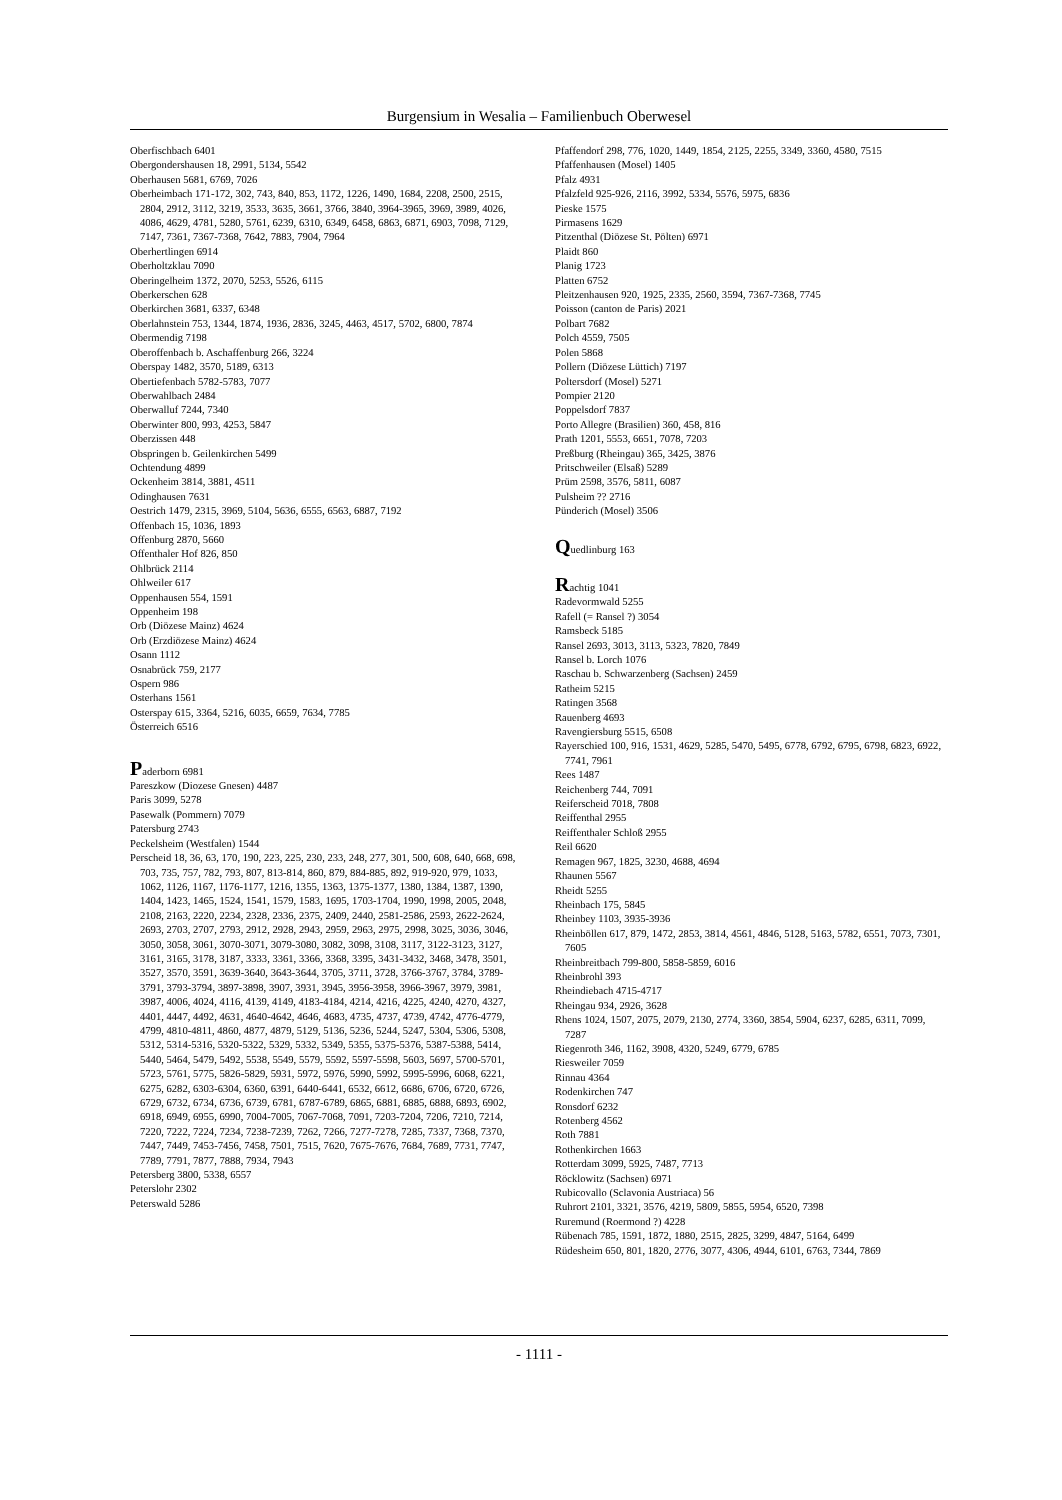Burgensium in Wesalia – Familienbuch Oberwesel
Oberfischbach 6401
Obergondershausen 18, 2991, 5134, 5542
Oberhausen 5681, 6769, 7026
Oberheimbach 171-172, 302, 743, 840, 853, 1172, 1226, 1490, 1684, 2208, 2500, 2515, 2804, 2912, 3112, 3219, 3533, 3635, 3661, 3766, 3840, 3964-3965, 3969, 3989, 4026, 4086, 4629, 4781, 5280, 5761, 6239, 6310, 6349, 6458, 6863, 6871, 6903, 7098, 7129, 7147, 7361, 7367-7368, 7642, 7883, 7904, 7964
Oberhertlingen 6914
Oberholtzklau 7090
Oberingelheim 1372, 2070, 5253, 5526, 6115
Oberkerschen 628
Oberkirchen 3681, 6337, 6348
Oberlahnstein 753, 1344, 1874, 1936, 2836, 3245, 4463, 4517, 5702, 6800, 7874
Obermendig 7198
Oberoffenbach b. Aschaffenburg 266, 3224
Oberspay 1482, 3570, 5189, 6313
Obertiefenbach 5782-5783, 7077
Oberwahlbach 2484
Oberwalluf 7244, 7340
Oberwinter 800, 993, 4253, 5847
Oberzissen 448
Obspringen b. Geilenkirchen 5499
Ochtendung 4899
Ockenheim 3814, 3881, 4511
Odinghausen 7631
Oestrich 1479, 2315, 3969, 5104, 5636, 6555, 6563, 6887, 7192
Offenbach 15, 1036, 1893
Offenburg 2870, 5660
Offenthaler Hof 826, 850
Ohlbrück 2114
Ohlweiler 617
Oppenhausen 554, 1591
Oppenheim 198
Orb (Diözese Mainz) 4624
Orb (Erzdiözese Mainz) 4624
Osann 1112
Osnabrück 759, 2177
Ospern 986
Osterhans 1561
Osterspay 615, 3364, 5216, 6035, 6659, 7634, 7785
Österreich 6516
Paderborn 6981
Pareszkow (Diozese Gnesen) 4487
Paris 3099, 5278
Pasewalk (Pommern) 7079
Patersburg 2743
Peckelsheim (Westfalen) 1544
Perscheid 18, 36, 63, 170, 190, 223, 225, 230, 233, 248, 277, 301, 500, 608, 640, 668, 698, 703, 735, 757, 782, 793, 807, 813-814, 860, 879, 884-885, 892, 919-920, 979, 1033, 1062, 1126, 1167, 1176-1177, 1216, 1355, 1363, 1375-1377, 1380, 1384, 1387, 1390, 1404, 1423, 1465, 1524, 1541, 1579, 1583, 1695, 1703-1704, 1990, 1998, 2005, 2048, 2108, 2163, 2220, 2234, 2328, 2336, 2375, 2409, 2440, 2581-2586, 2593, 2622-2624, 2693, 2703, 2707, 2793, 2912, 2928, 2943, 2959, 2963, 2975, 2998, 3025, 3036, 3046, 3050, 3058, 3061, 3070-3071, 3079-3080, 3082, 3098, 3108, 3117, 3122-3123, 3127, 3161, 3165, 3178, 3187, 3333, 3361, 3366, 3368, 3395, 3431-3432, 3468, 3478, 3501, 3527, 3570, 3591, 3639-3640, 3643-3644, 3705, 3711, 3728, 3766-3767, 3784, 3789-3791, 3793-3794, 3897-3898, 3907, 3931, 3945, 3956-3958, 3966-3967, 3979, 3981, 3987, 4006, 4024, 4116, 4139, 4149, 4183-4184, 4214, 4216, 4225, 4240, 4270, 4327, 4401, 4447, 4492, 4631, 4640-4642, 4646, 4683, 4735, 4737, 4739, 4742, 4776-4779, 4799, 4810-4811, 4860, 4877, 4879, 5129, 5136, 5236, 5244, 5247, 5304, 5306, 5308, 5312, 5314-5316, 5320-5322, 5329, 5332, 5349, 5355, 5375-5376, 5387-5388, 5414, 5440, 5464, 5479, 5492, 5538, 5549, 5579, 5592, 5597-5598, 5603, 5697, 5700-5701, 5723, 5761, 5775, 5826-5829, 5931, 5972, 5976, 5990, 5992, 5995-5996, 6068, 6221, 6275, 6282, 6303-6304, 6360, 6391, 6440-6441, 6532, 6612, 6686, 6706, 6720, 6726, 6729, 6732, 6734, 6736, 6739, 6781, 6787-6789, 6865, 6881, 6885, 6888, 6893, 6902, 6918, 6949, 6955, 6990, 7004-7005, 7067-7068, 7091, 7203-7204, 7206, 7210, 7214, 7220, 7222, 7224, 7234, 7238-7239, 7262, 7266, 7277-7278, 7285, 7337, 7368, 7370, 7447, 7449, 7453-7456, 7458, 7501, 7515, 7620, 7675-7676, 7684, 7689, 7731, 7747, 7789, 7791, 7877, 7888, 7934, 7943
Petersberg 3800, 5338, 6557
Peterslohr 2302
Peterswald 5286
Pfaffendorf 298, 776, 1020, 1449, 1854, 2125, 2255, 3349, 3360, 4580, 7515
Pfaffenhausen (Mosel) 1405
Pfalz 4931
Pfalzfeld 925-926, 2116, 3992, 5334, 5576, 5975, 6836
Pieske 1575
Pirmasens 1629
Pitzenthal (Diözese St. Pölten) 6971
Plaidt 860
Planig 1723
Platten 6752
Pleitzenhausen 920, 1925, 2335, 2560, 3594, 7367-7368, 7745
Poisson (canton de Paris) 2021
Polbart 7682
Polch 4559, 7505
Polen 5868
Pollern (Diözese Lüttich) 7197
Poltersdorf (Mosel) 5271
Pompier 2120
Poppelsdorf 7837
Porto Allegre (Brasilien) 360, 458, 816
Prath 1201, 5553, 6651, 7078, 7203
Preßburg (Rheingau) 365, 3425, 3876
Pritschweiler (Elsaß) 5289
Prüm 2598, 3576, 5811, 6087
Pulsheim ?? 2716
Pünderich (Mosel) 3506
Quedlinburg 163
Rachtig 1041
Radevormwald 5255
Rafell (= Ransel ?) 3054
Ramsbeck 5185
Ransel 2693, 3013, 3113, 5323, 7820, 7849
Ransel b. Lorch 1076
Raschau b. Schwarzenberg (Sachsen) 2459
Ratheim 5215
Ratingen 3568
Rauenberg 4693
Ravengiersburg 5515, 6508
Rayerschied 100, 916, 1531, 4629, 5285, 5470, 5495, 6778, 6792, 6795, 6798, 6823, 6922, 7741, 7961
Rees 1487
Reichenberg 744, 7091
Reiferscheid 7018, 7808
Reiffenthal 2955
Reiffenthaler Schloß 2955
Reil 6620
Remagen 967, 1825, 3230, 4688, 4694
Rhaunen 5567
Rheidt 5255
Rheinbach 175, 5845
Rheinbey 1103, 3935-3936
Rheinböllen 617, 879, 1472, 2853, 3814, 4561, 4846, 5128, 5163, 5782, 6551, 7073, 7301, 7605
Rheinbreitbach 799-800, 5858-5859, 6016
Rheinbrohl 393
Rheindiebach 4715-4717
Rheingau 934, 2926, 3628
Rhens 1024, 1507, 2075, 2079, 2130, 2774, 3360, 3854, 5904, 6237, 6285, 6311, 7099, 7287
Riegenroth 346, 1162, 3908, 4320, 5249, 6779, 6785
Riesweiler 7059
Rinnau 4364
Rodenkirchen 747
Ronsdorf 6232
Rotenberg 4562
Roth 7881
Rothenkirchen 1663
Rotterdam 3099, 5925, 7487, 7713
Röcklowitz (Sachsen) 6971
Rubicovallo (Sclavonia Austriaca) 56
Ruhrort 2101, 3321, 3576, 4219, 5809, 5855, 5954, 6520, 7398
Ruremund (Roermond ?) 4228
Rübenach 785, 1591, 1872, 1880, 2515, 2825, 3299, 4847, 5164, 6499
Rüdesheim 650, 801, 1820, 2776, 3077, 4306, 4944, 6101, 6763, 7344, 7869
- 1111 -